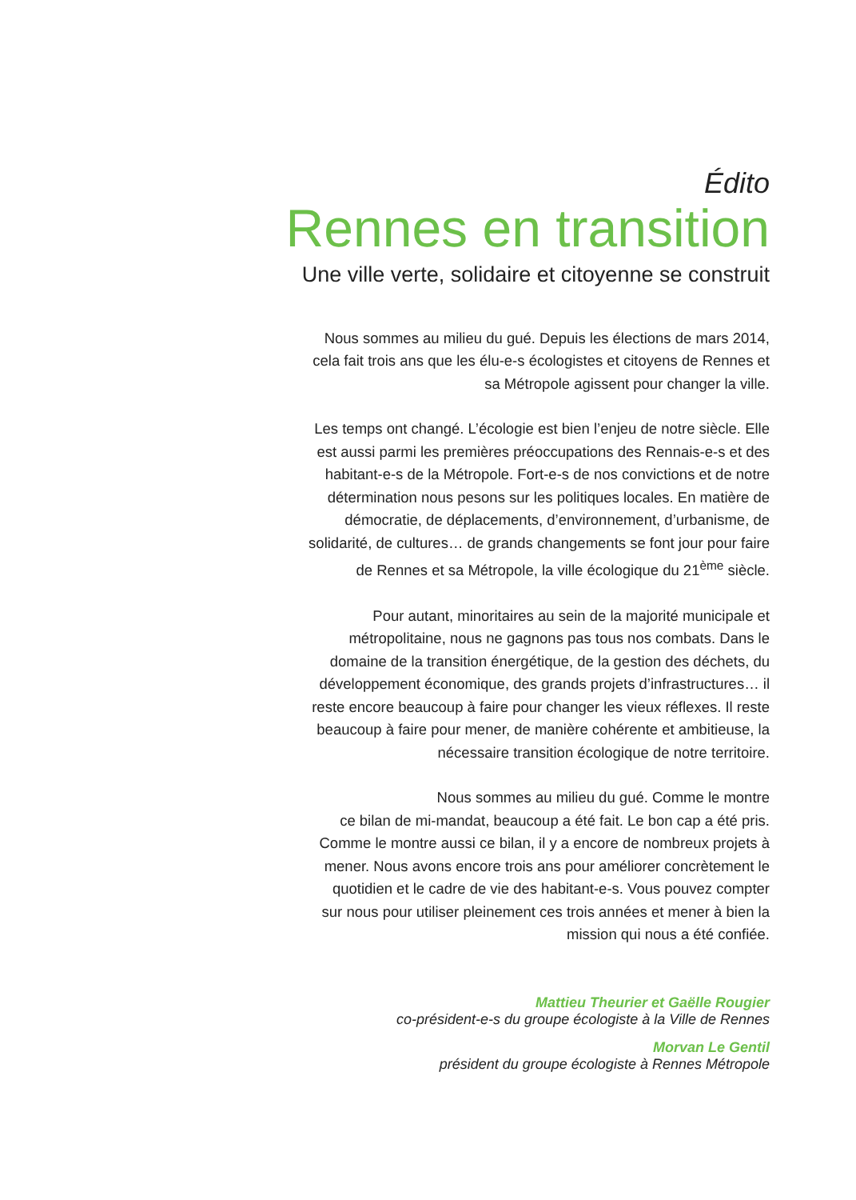Édito
Rennes en transition
Une ville verte, solidaire et citoyenne se construit
Nous sommes au milieu du gué. Depuis les élections de mars 2014,
cela fait trois ans que les élu-e-s écologistes et citoyens de Rennes et
sa Métropole agissent pour changer la ville.
Les temps ont changé. L’écologie est bien l’enjeu de notre siècle. Elle
est aussi parmi les premières préoccupations des Rennais-e-s et des
habitant-e-s de la Métropole. Fort-e-s de nos convictions et de notre
détermination nous pesons sur les politiques locales. En matière de
démocratie, de déplacements, d’environnement, d’urbanisme, de
solidarité, de cultures… de grands changements se font jour pour faire
de Rennes et sa Métropole, la ville écologique du 21<sup>ème</sup> siècle.
Pour autant, minoritaires au sein de la majorité municipale et
métropolitaine, nous ne gagnons pas tous nos combats. Dans le
domaine de la transition énergétique, de la gestion des déchets, du
développement économique, des grands projets d’infrastructures… il
reste encore beaucoup à faire pour changer les vieux réflexes. Il reste
beaucoup à faire pour mener, de manière cohérente et ambitieuse, la
nécessaire transition écologique de notre territoire.
Nous sommes au milieu du gué. Comme le montre
ce bilan de mi-mandat, beaucoup a été fait. Le bon cap a été pris.
Comme le montre aussi ce bilan, il y a encore de nombreux projets à
mener. Nous avons encore trois ans pour améliorer concrètement le
quotidien et le cadre de vie des habitant-e-s. Vous pouvez compter
sur nous pour utiliser pleinement ces trois années et mener à bien la
mission qui nous a été confiée.
Mattieu Theurier et Gaëlle Rougier
co-président-e-s du groupe écologiste à la Ville de Rennes
Morvan Le Gentil
président du groupe écologiste à Rennes Métropole